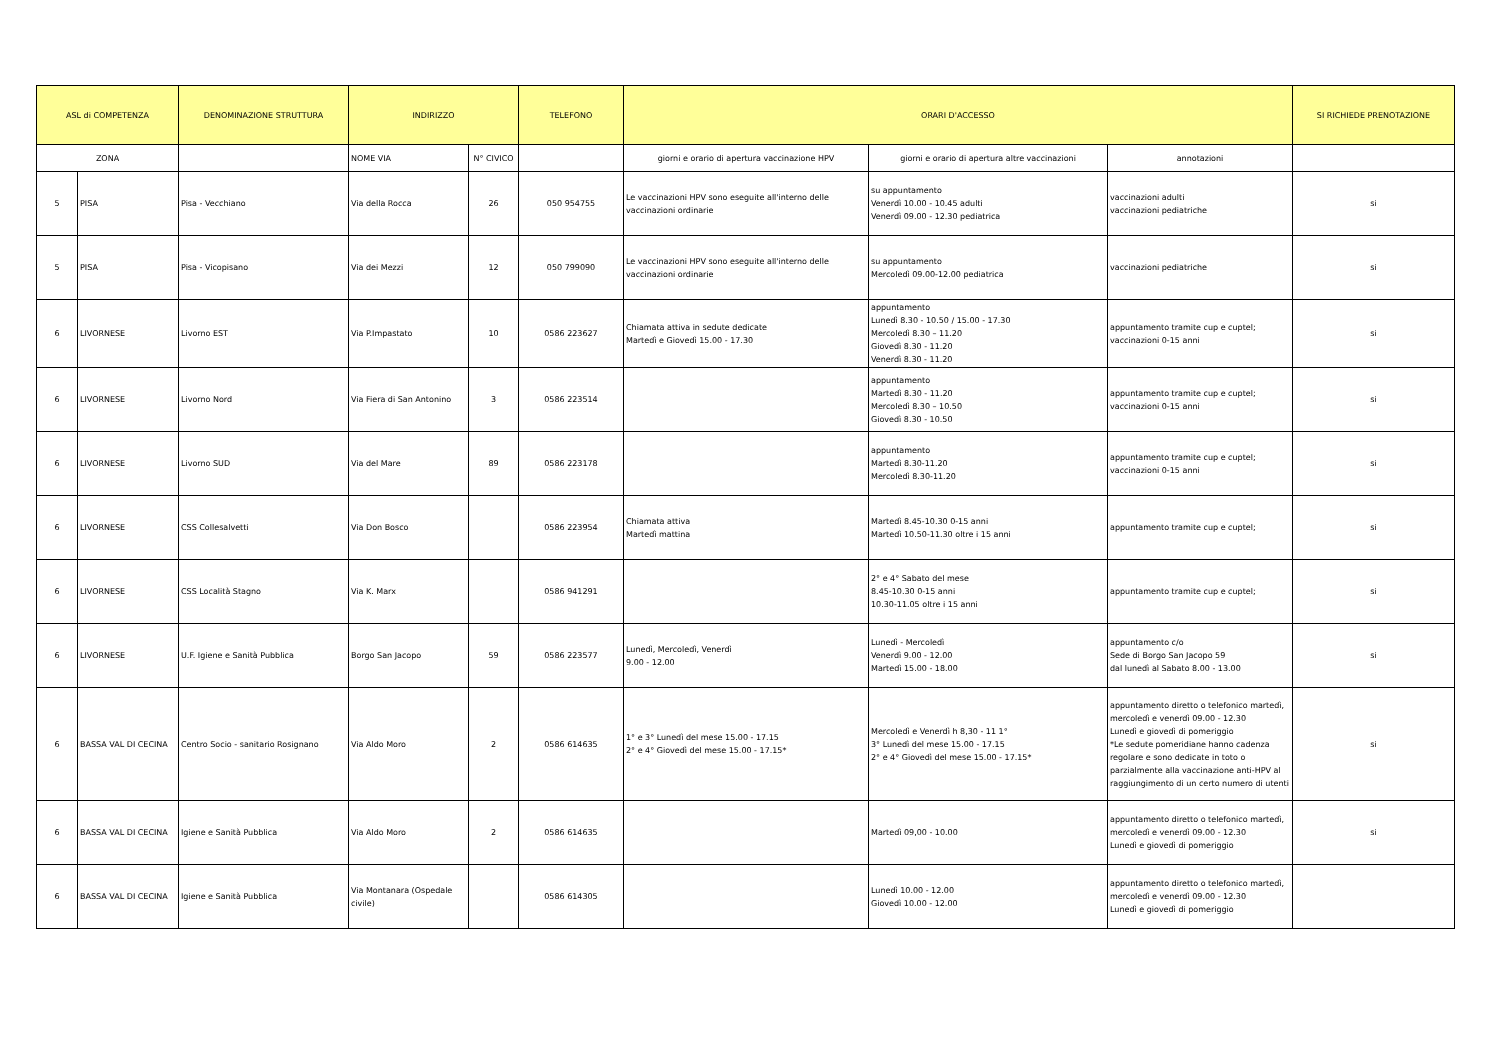| ASL di COMPETENZA | | DENOMINAZIONE STRUTTURA | INDIRIZZO | | TELEFONO | ORARI D'ACCESSO | | | SI RICHIEDE PRENOTAZIONE |
| --- | --- | --- | --- | --- | --- | --- | --- | --- | --- |
| ZONA | | | NOME VIA | N° CIVICO | | giorni e orario di apertura vaccinazione HPV | giorni e orario di apertura altre vaccinazioni | annotazioni | |
| 5 | PISA | Pisa - Vecchiano | Via della Rocca | 26 | 050 954755 | Le vaccinazioni HPV sono eseguite all'interno delle vaccinazioni ordinarie | su appuntamento Venerdì 10.00 - 10.45 adulti Venerdì 09.00 - 12.30 pediatrica | vaccinazioni adulti vaccinazioni pediatriche | si |
| 5 | PISA | Pisa - Vicopisano | Via dei Mezzi | 12 | 050 799090 | Le vaccinazioni HPV sono eseguite all'interno delle vaccinazioni ordinarie | su appuntamento Mercoledì 09.00-12.00 pediatrica | vaccinazioni pediatriche | si |
| 6 | LIVORNESE | Livorno EST | Via P.Impastato | 10 | 0586 223627 | Chiamata attiva in sedute dedicate Martedì e Giovedì 15.00 - 17.30 | appuntamento Lunedì 8.30 - 10.50 / 15.00 - 17.30 Mercoledì 8.30 – 11.20 Giovedì 8.30 - 11.20 Venerdì 8.30 - 11.20 | appuntamento tramite cup e cuptel; vaccinazioni 0-15 anni | si |
| 6 | LIVORNESE | Livorno Nord | Via Fiera di San Antonino | 3 | 0586 223514 | | appuntamento Martedì 8.30 - 11.20 Mercoledì 8.30 – 10.50 Giovedì 8.30 - 10.50 | appuntamento tramite cup e cuptel; vaccinazioni 0-15 anni | si |
| 6 | LIVORNESE | Livorno SUD | Via del Mare | 89 | 0586 223178 | | appuntamento Martedì 8.30-11.20 Mercoledì 8.30-11.20 | appuntamento tramite cup e cuptel; vaccinazioni 0-15 anni | si |
| 6 | LIVORNESE | CSS Collesalvetti | Via Don Bosco | | 0586 223954 | Chiamata attiva Martedì mattina | Martedì 8.45-10.30 0-15 anni Martedì 10.50-11.30 oltre i 15 anni | appuntamento tramite cup e cuptel; | si |
| 6 | LIVORNESE | CSS Località Stagno | Via K. Marx | | 0586 941291 | | 2° e 4° Sabato del mese 8.45-10.30 0-15 anni 10.30-11.05 oltre i 15 anni | appuntamento tramite cup e cuptel; | si |
| 6 | LIVORNESE | U.F. Igiene e Sanità Pubblica | Borgo San Jacopo | 59 | 0586 223577 | Lunedì, Mercoledì, Venerdì 9.00 - 12.00 | Lunedì - Mercoledì Venerdì 9.00 - 12.00 Martedì 15.00 - 18.00 | appuntamento c/o Sede di Borgo San Jacopo 59 dal lunedì al Sabato 8.00 - 13.00 | si |
| 6 | BASSA VAL DI CECINA | Centro Socio - sanitario Rosignano | Via Aldo Moro | 2 | 0586 614635 | 1° e 3° Lunedì del mese 15.00 - 17.15 2° e 4° Giovedì del mese 15.00 - 17.15* | Mercoledì e Venerdì h 8,30 - 11 1° 3° Lunedì del mese 15.00 - 17.15 2° e 4° Giovedì del mese 15.00 - 17.15* | appuntamento diretto o telefonico martedì, mercoledì e venerdì 09.00 - 12.30 Lunedì e giovedì di pomeriggio *Le sedute pomeridiane hanno cadenza regolare e sono dedicate in toto o parzialmente alla vaccinazione anti-HPV al raggiungimento di un certo numero di utenti | si |
| 6 | BASSA VAL DI CECINA | Igiene e Sanità Pubblica | Via Aldo Moro | 2 | 0586 614635 | | Martedì 09,00 - 10.00 | appuntamento diretto o telefonico martedì, mercoledì e venerdì 09.00 - 12.30 Lunedì e giovedì di pomeriggio | si |
| 6 | BASSA VAL DI CECINA | Igiene e Sanità Pubblica | Via Montanara (Ospedale civile) | | 0586 614305 | | Lunedì 10.00 - 12.00 Giovedì 10.00 - 12.00 | appuntamento diretto o telefonico martedì, mercoledì e venerdì 09.00 - 12.30 Lunedì e giovedì di pomeriggio | |